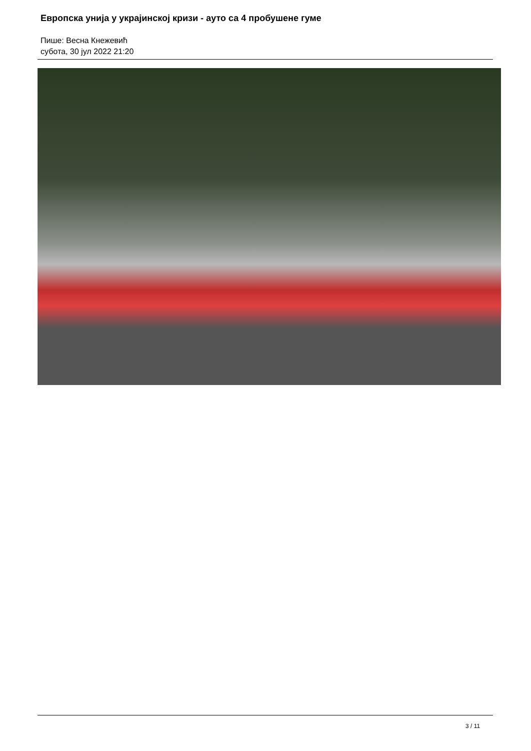Европска унија у украјинској кризи - ауто са 4 пробушене гуме
Пише: Весна Кнежевић
субота, 30 јул 2022 21:20
3 / 11